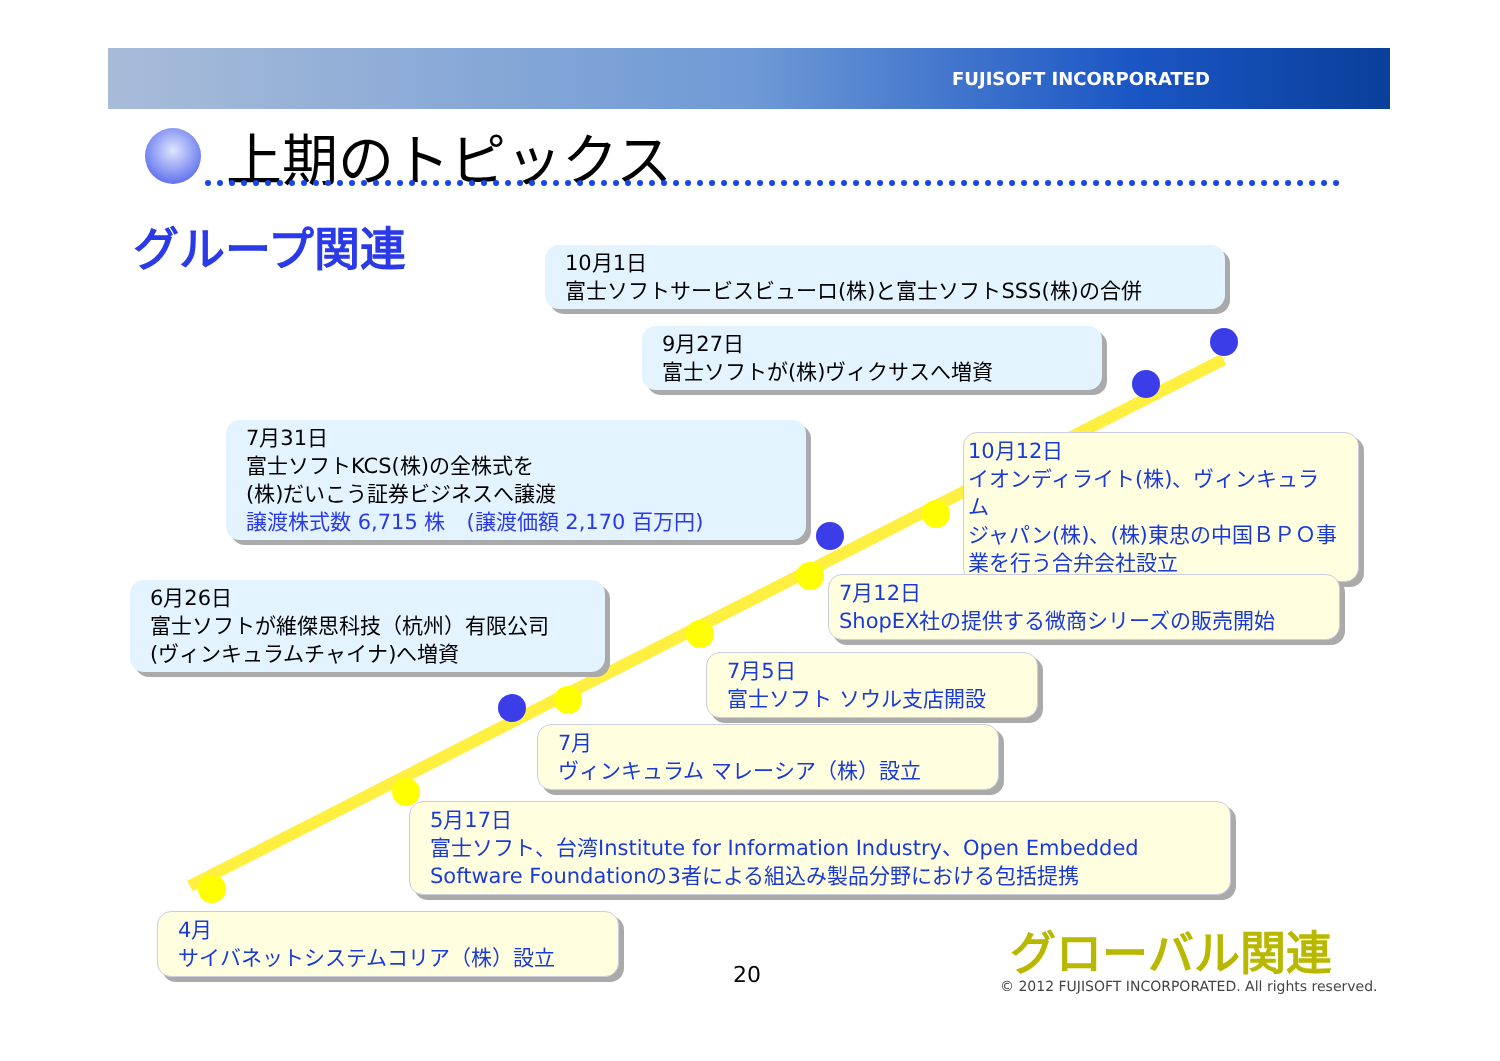FUJISOFT INCORPORATED
上期のトピックス
グループ関連
10月1日
富士ソフトサービスビューロ(株)と富士ソフトSSS(株)の合併
9月27日
富士ソフトが(株)ヴィクサスへ増資
7月31日
富士ソフトKCS(株)の全株式を
(株)だいこう証券ビジネスへ譲渡
譲渡株式数 6,715 株　(譲渡価額 2,170 百万円)
6月26日
富士ソフトが維傑思科技（杭州）有限公司
(ヴィンキュラムチャイナ)へ増資
10月12日
イオンディライト(株)、ヴィンキュラム
ジャパン(株)、(株)東忠の中国ＢＰＯ事
業を行う合弁会社設立
7月12日
ShopEX社の提供する微商シリーズの販売開始
7月5日
富士ソフト ソウル支店開設
7月
ヴィンキュラム マレーシア（株）設立
5月17日
富士ソフト、台湾Institute for Information Industry、Open Embedded
Software Foundationの3者による組込み製品分野における包括提携
4月
サイバネットシステムコリア（株）設立
20
グローバル関連
© 2012 FUJISOFT INCORPORATED. All rights reserved.